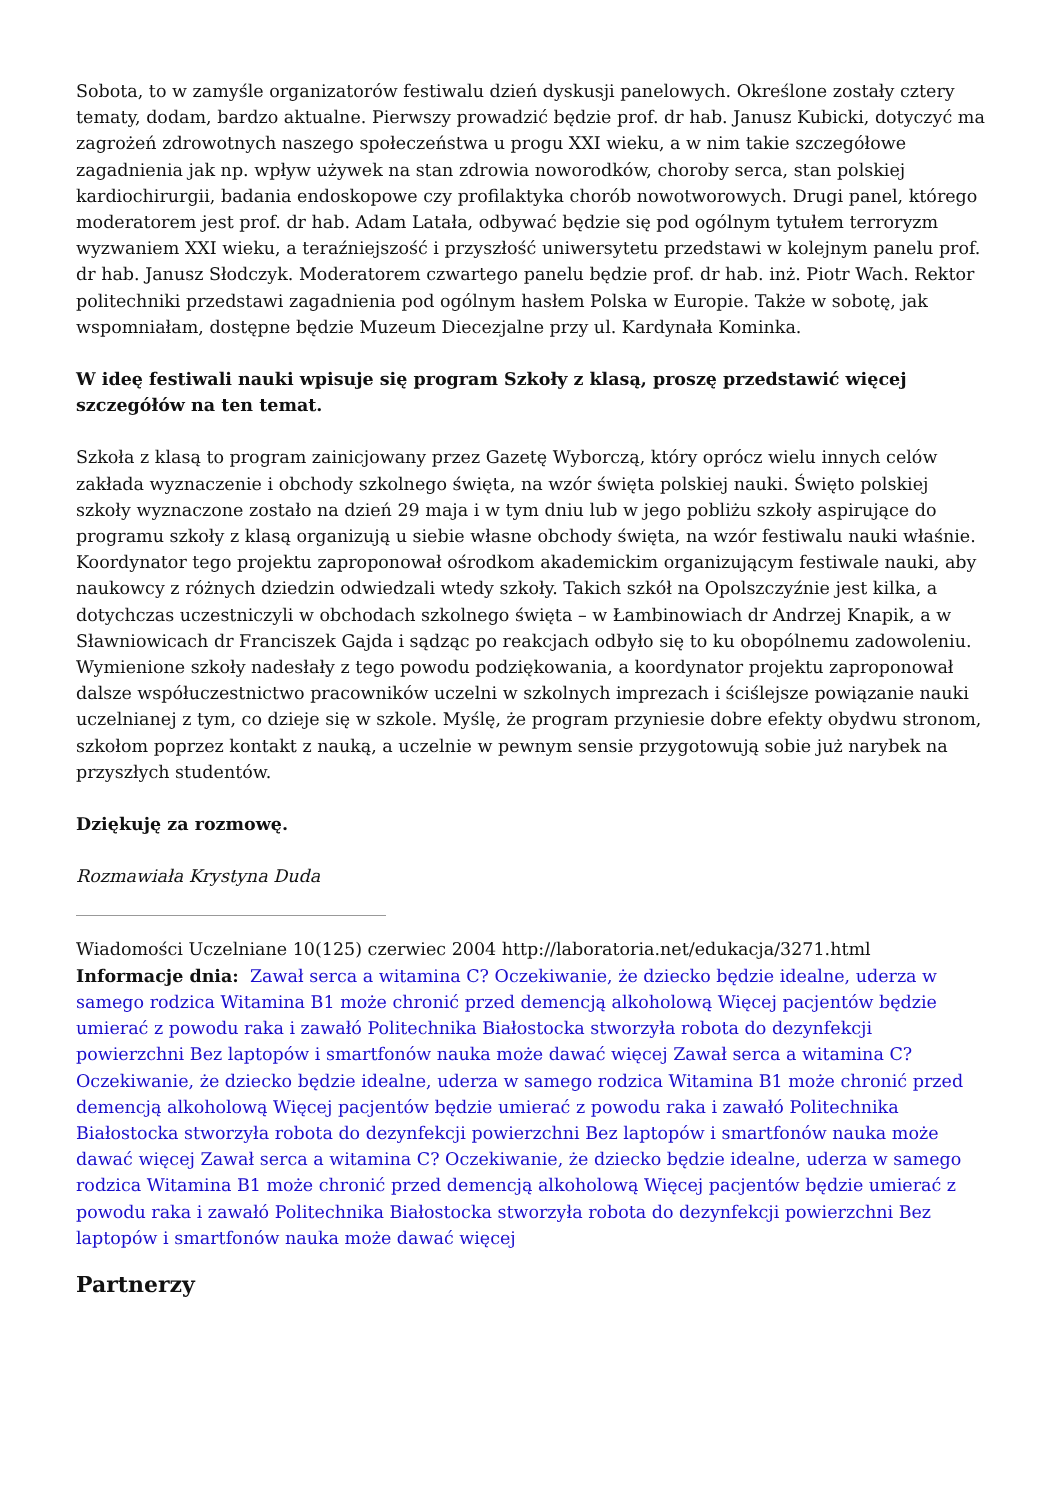Sobota, to w zamyśle organizatorów festiwalu dzień dyskusji panelowych. Określone zostały cztery tematy, dodam, bardzo aktualne. Pierwszy prowadzić będzie prof. dr hab. Janusz Kubicki, dotyczyć ma zagrożeń zdrowotnych naszego społeczeństwa u progu XXI wieku, a w nim takie szczegółowe zagadnienia jak np. wpływ używek na stan zdrowia noworodków, choroby serca, stan polskiej kardiochirurgii, badania endoskopowe czy profilaktyka chorób nowotworowych. Drugi panel, którego moderatorem jest prof. dr hab. Adam Latała, odbywać będzie się pod ogólnym tytułem terroryzm wyzwaniem XXI wieku, a teraźniejszość i przyszłość uniwersytetu przedstawi w kolejnym panelu prof. dr hab. Janusz Słodczyk. Moderatorem czwartego panelu będzie prof. dr hab. inż. Piotr Wach. Rektor politechniki przedstawi zagadnienia pod ogólnym hasłem Polska w Europie. Także w sobotę, jak wspomniałam, dostępne będzie Muzeum Diecezjalne przy ul. Kardynała Kominka.
W ideę festiwali nauki wpisuje się program Szkoły z klasą, proszę przedstawić więcej szczegółów na ten temat.
Szkoła z klasą to program zainicjowany przez Gazetę Wyborczą, który oprócz wielu innych celów zakłada wyznaczenie i obchody szkolnego święta, na wzór święta polskiej nauki. Święto polskiej szkoły wyznaczone zostało na dzień 29 maja i w tym dniu lub w jego pobliżu szkoły aspirujące do programu szkoły z klasą organizują u siebie własne obchody święta, na wzór festiwalu nauki właśnie. Koordynator tego projektu zaproponował ośrodkom akademickim organizującym festiwale nauki, aby naukowcy z różnych dziedzin odwiedzali wtedy szkoły. Takich szkół na Opolszczyźnie jest kilka, a dotychczas uczestniczyli w obchodach szkolnego święta – w Łambinowiach dr Andrzej Knapik, a w Sławniowicach dr Franciszek Gajda i sądząc po reakcjach odbyło się to ku obopólnemu zadowoleniu. Wymienione szkoły nadesłały z tego powodu podziękowania, a koordynator projektu zaproponował dalsze współuczestnictwo pracowników uczelni w szkolnych imprezach i ściślejsze powiązanie nauki uczelnianej z tym, co dzieje się w szkole. Myślę, że program przyniesie dobre efekty obydwu stronom, szkołom poprzez kontakt z nauką, a uczelnie w pewnym sensie przygotowują sobie już narybek na przyszłych studentów.
Dziękuję za rozmowę.
Rozmawiała Krystyna Duda
Wiadomości Uczelniane 10(125) czerwiec 2004 http://laboratoria.net/edukacja/3271.html
Informacje dnia: Zawał serca a witamina C? Oczekiwanie, że dziecko będzie idealne, uderza w samego rodzica Witamina B1 może chronić przed demencją alkoholową Więcej pacjentów będzie umierać z powodu raka i zawałó Politechnika Białostocka stworzyła robota do dezynfekcji powierzchni Bez laptopów i smartfonów nauka może dawać więcej Zawał serca a witamina C? Oczekiwanie, że dziecko będzie idealne, uderza w samego rodzica Witamina B1 może chronić przed demencją alkoholową Więcej pacjentów będzie umierać z powodu raka i zawałó Politechnika Białostocka stworzyła robota do dezynfekcji powierzchni Bez laptopów i smartfonów nauka może dawać więcej Zawał serca a witamina C? Oczekiwanie, że dziecko będzie idealne, uderza w samego rodzica Witamina B1 może chronić przed demencją alkoholową Więcej pacjentów będzie umierać z powodu raka i zawałó Politechnika Białostocka stworzyła robota do dezynfekcji powierzchni Bez laptopów i smartfonów nauka może dawać więcej
Partnerzy